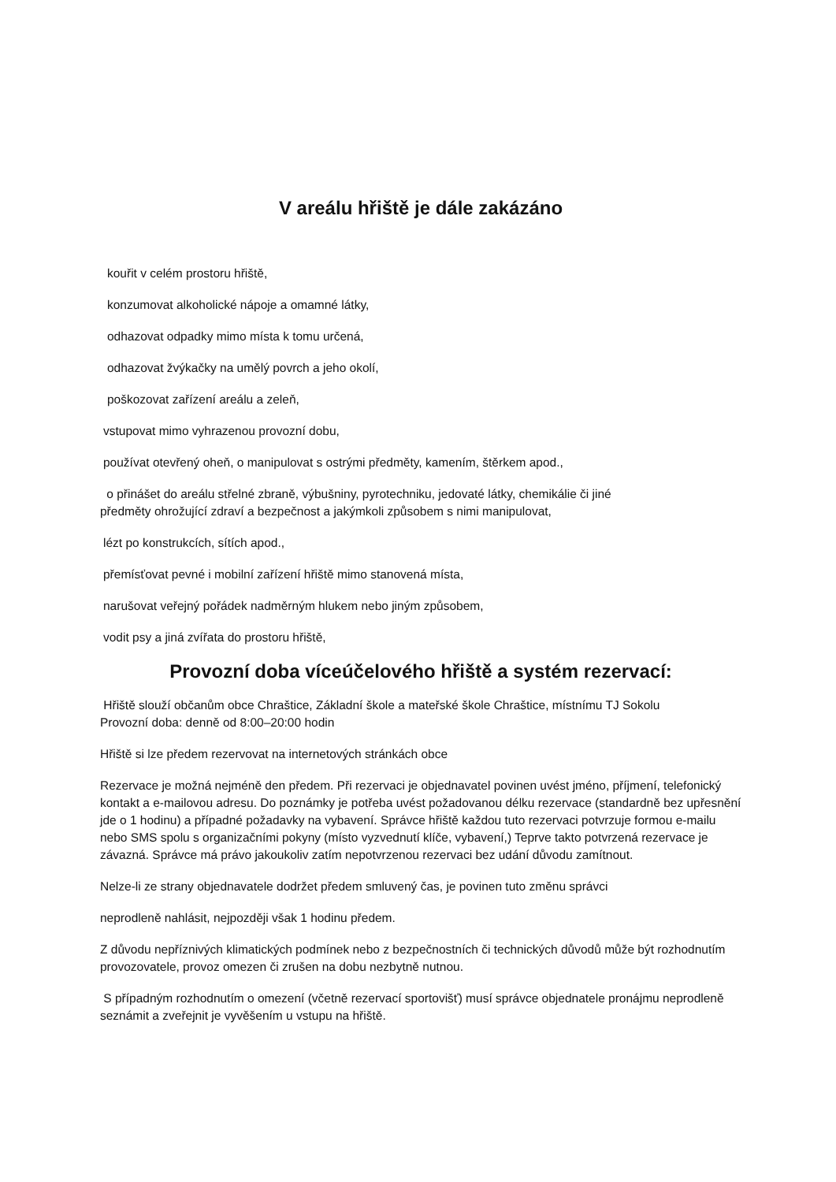V areálu hřiště je dále zakázáno
kouřit v celém prostoru hřiště,
konzumovat alkoholické nápoje a omamné látky,
odhazovat odpadky mimo místa k tomu určená,
odhazovat žvýkačky na umělý povrch a jeho okolí,
poškozovat zařízení areálu a zeleň,
vstupovat mimo vyhrazenou provozní dobu,
používat otevřený oheň, o manipulovat s ostrými předměty, kamením, štěrkem apod.,
o přinášet do areálu střelné zbraně, výbušniny, pyrotechniku, jedovaté látky, chemikálie či jiné
předměty ohrožující zdraví a bezpečnost a jakýmkoli způsobem s nimi manipulovat,
lézt po konstrukcích, sítích apod.,
přemísťovat pevné i mobilní zařízení hřiště mimo stanovená místa,
narušovat veřejný pořádek nadměrným hlukem nebo jiným způsobem,
vodit psy a jiná zvířata do prostoru hřiště,
Provozní doba víceúčelového hřiště a systém rezervací:
Hřiště slouží občanům obce Chraštice, Základní škole a mateřské škole Chraštice, místnímu TJ Sokolu
Provozní doba: denně od 8:00–20:00 hodin
Hřiště si lze předem rezervovat na internetových stránkách obce
Rezervace je možná nejméně den předem. Při rezervaci je objednavatel povinen uvést jméno, příjmení, telefonický kontakt a e-mailovou adresu. Do poznámky je potřeba uvést požadovanou délku rezervace (standardně bez upřesnění jde o 1 hodinu) a případné požadavky na vybavení. Správce hřiště každou tuto rezervaci potvrzuje formou e-mailu nebo SMS spolu s organizačními pokyny (místo vyzvednutí klíče, vybavení,) Teprve takto potvrzená rezervace je závazná. Správce má právo jakoukoliv zatím nepotvrzenou rezervaci bez udání důvodu zamítnout.
Nelze-li ze strany objednavatele dodržet předem smluvený čas, je povinen tuto změnu správci
neprodleně nahlásit, nejpozději však 1 hodinu předem.
Z důvodu nepříznivých klimatických podmínek nebo z bezpečnostních či technických důvodů může být rozhodnutím provozovatele, provoz omezen či zrušen na dobu nezbytně nutnou.
S případným rozhodnutím o omezení (včetně rezervací sportovišť) musí správce objednatele pronájmu neprodleně seznámit a zveřejnit je vyvěšením u vstupu na hřiště.